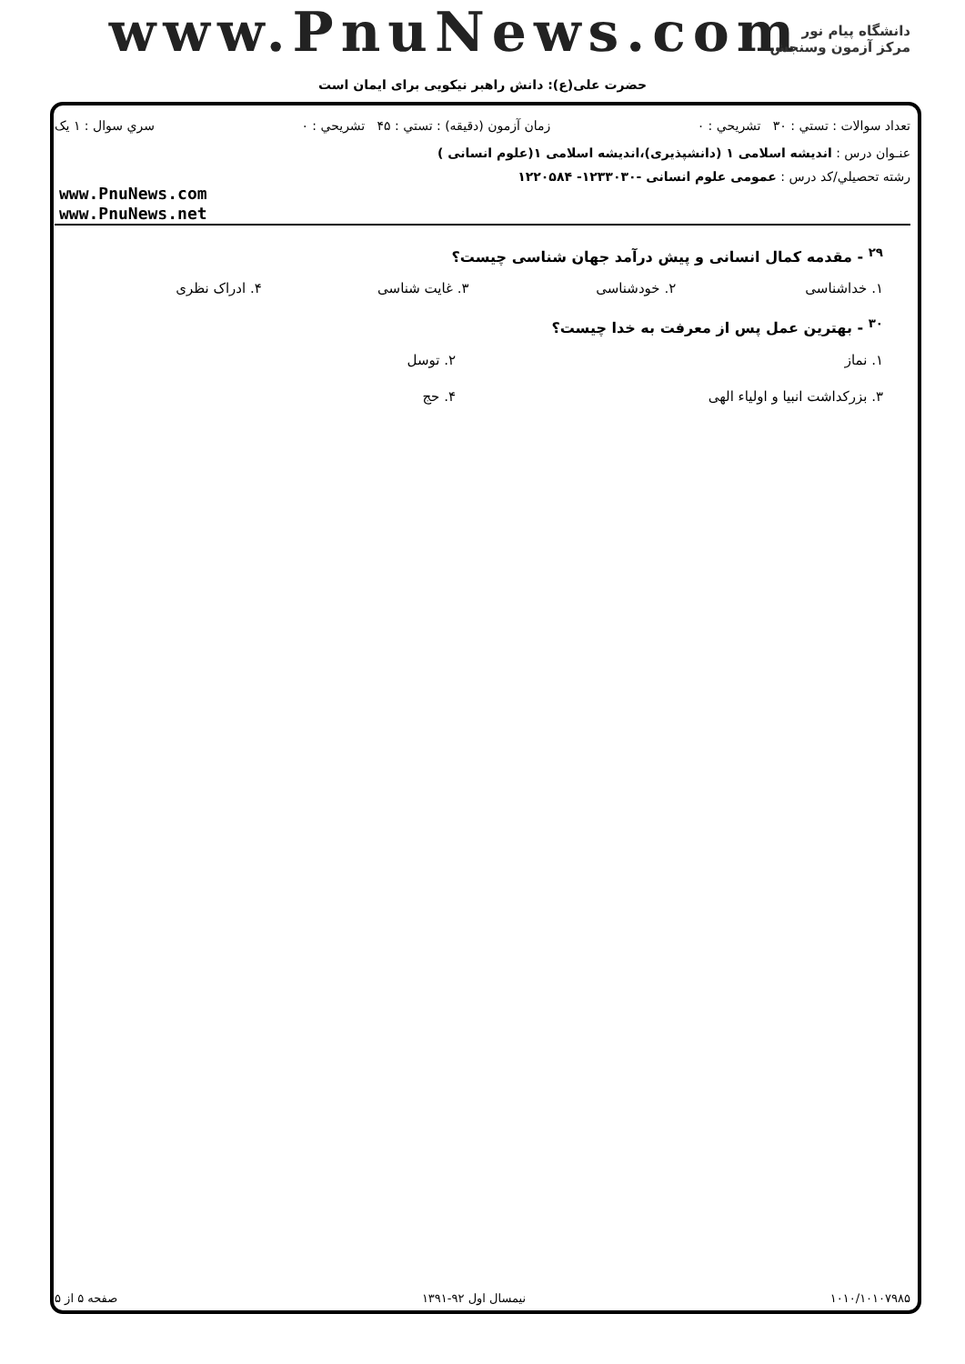www.PnuNews.com
دانشگاه پیام نور
مرکز آزمون وسنجش
حضرت علی(ع): دانش راهبر نیکویی برای ایمان است
تعداد سوالات : تستي : ۳۰ تشريحي : ۰ زمان آزمون (دقيقه) : تستي : ۴۵ تشريحي : ۰ سري سوال : ۱ يک
عنـوان درس : اندیشه اسلامی ۱ (دانشپذیری)،اندیشه اسلامی ۱(علوم انسانی )
رشته تحصيلي/کد درس : عمومی علوم انسانی -۱۲۳۳۰۳۰- ۱۲۲۰۵۸۴
www.PnuNews.com
www.PnuNews.net
<sup>۲۹</sup> - مقدمه کمال انسانی و پیش درآمد جهان شناسی چیست؟
۱. خداشناسی ۲. خودشناسی ۳. غایت شناسی ۴. ادراک نظری
<sup>۳۰</sup> - بهترین عمل پس از معرفت به خدا چیست؟
۱. نماز ۲. توسل
۳. بزرکداشت انبیا و اولیاء الهی ۴. حج
۱۰۱۰/۱۰۱۰۷۹۸۵ نیمسال اول ۹۲-۱۳۹۱ صفحه ۵ از ۵